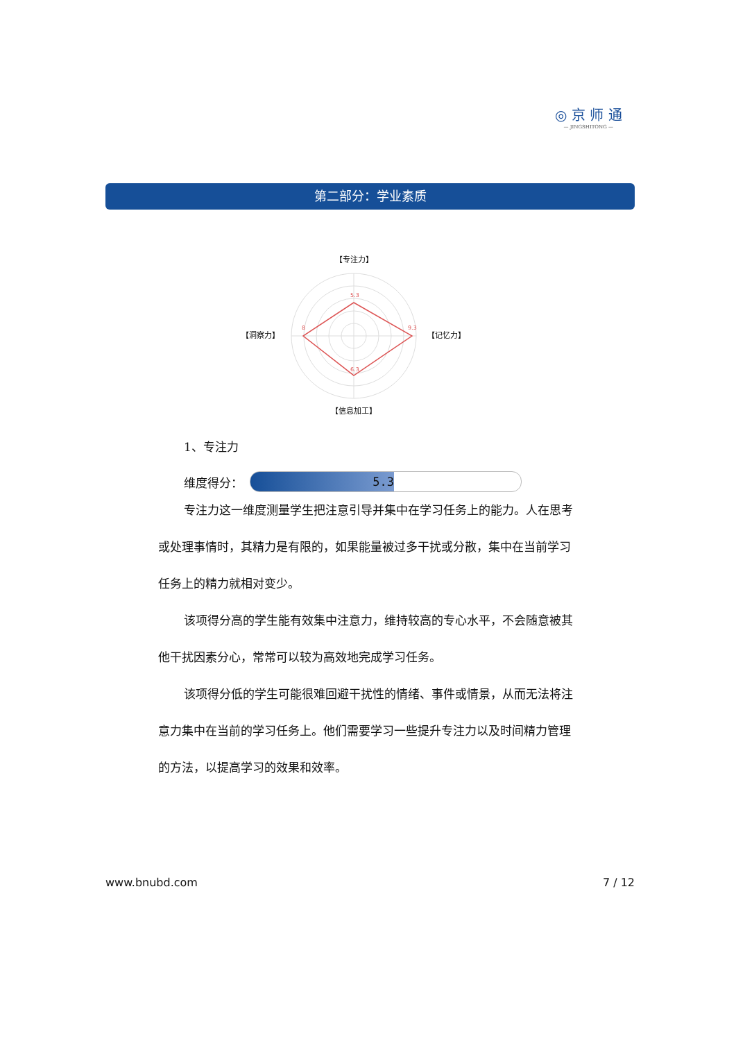◎ 京 师 通
— JINGSHITONG —
第二部分：学业素质
【专注力】
【洞察力】
【记忆力】
【信息加工】
5.3
9.3
6.3
8
1、专注力
维度得分：
5.3
专注力这一维度测量学生把注意引导并集中在学习任务上的能力。人在思考或处理事情时，其精力是有限的，如果能量被过多干扰或分散，集中在当前学习任务上的精力就相对变少。
该项得分高的学生能有效集中注意力，维持较高的专心水平，不会随意被其他干扰因素分心，常常可以较为高效地完成学习任务。
该项得分低的学生可能很难回避干扰性的情绪、事件或情景，从而无法将注意力集中在当前的学习任务上。他们需要学习一些提升专注力以及时间精力管理的方法，以提高学习的效果和效率。
www.bnubd.com 7 / 12